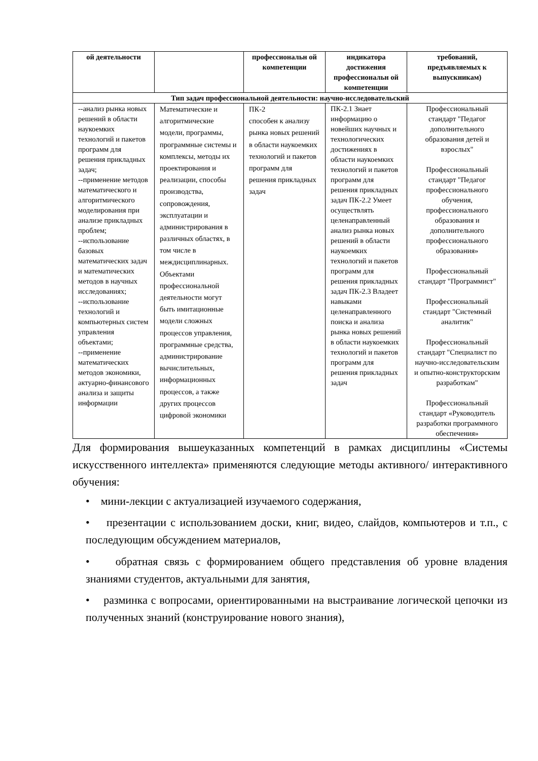| ой деятельности | | профессиональн ой компетенции | индикатора достижения профессиональн ой компетенции | требований, предъявляемых к выпускникам) |
| --- | --- | --- | --- | --- |
| Тип задач профессиональной деятельности: научно-исследовательский | | | | |
| --анализ рынка новых решений в области наукоемких технологий и пакетов программ для решения прикладных задач; --применение методов математического и алгоритмического моделирования при анализе прикладных проблем; --использование базовых математических задач и математических методов в научных исследованиях; --использование технологий и компьютерных систем управления объектами; --применение математических методов экономики, актуарно-финансового анализа и защиты информации | Математические и алгоритмические модели, программы, программные системы и комплексы, методы их проектирования и реализации, способы производства, сопровождения, эксплуатации и администрирования в различных областях, в том числе в междисциплинарных. Объектами профессиональной деятельности могут быть имитационные модели сложных процессов управления, программные средства, администрирование вычислительных, информационных процессов, а также других процессов цифровой экономики | ПК-2 способен к анализу рынка новых решений в области наукоемких технологий и пакетов программ для решения прикладных задач | ПК-2.1 Знает информацию о новейших научных и технологических достижениях в области наукоемких технологий и пакетов программ для решения прикладных задач ПК-2.2 Умеет осуществлять целенаправленный анализ рынка новых решений в области наукоемких технологий и пакетов программ для решения прикладных задач ПК-2.3 Владеет навыками целенаправленного поиска и анализа рынка новых решений в области наукоемких технологий и пакетов программ для решения прикладных задач | Профессиональный стандарт "Педагог дополнительного образования детей и взрослых" Профессиональный стандарт "Педагог профессионального обучения, профессионального образования и дополнительного профессионального образования» Профессиональный стандарт "Программист" Профессиональный стандарт "Системный аналитик" Профессиональный стандарт "Специалист по научно-исследовательским и опытно-конструкторским разработкам" Профессиональный стандарт «Руководитель разработки программного обеспечения» |
Для формирования вышеуказанных компетенций в рамках дисциплины «Системы искусственного интеллекта» применяются следующие методы активного/ интерактивного обучения:
• мини-лекции с актуализацией изучаемого содержания,
• презентации с использованием доски, книг, видео, слайдов, компьютеров и т.п., с последующим обсуждением материалов,
• обратная связь с формированием общего представления об уровне владения знаниями студентов, актуальными для занятия,
• разминка с вопросами, ориентированными на выстраивание логической цепочки из полученных знаний (конструирование нового знания),